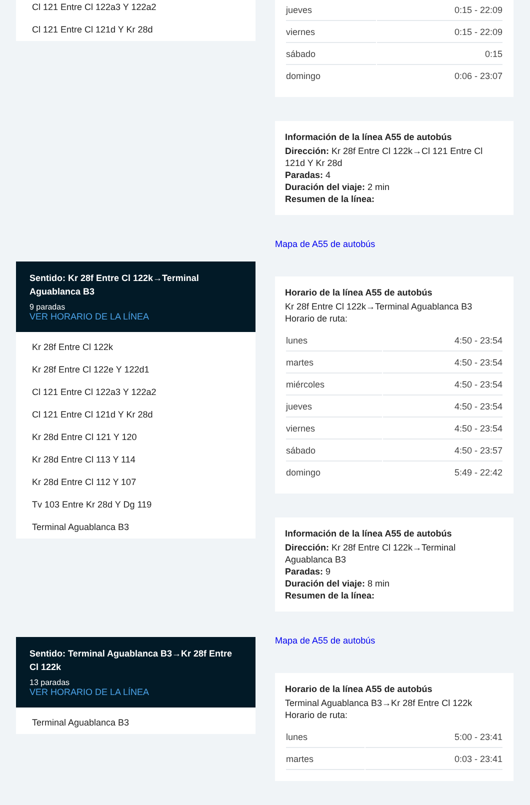Cl 121 Entre Cl 122a3 Y 122a2
Cl 121 Entre Cl 121d Y Kr 28d
Sentido: Kr 28f Entre Cl 122k→Terminal Aguablanca B3
9 paradas
VER HORARIO DE LA LÍNEA
Kr 28f Entre Cl 122k
Kr 28f Entre Cl 122e Y 122d1
Cl 121 Entre Cl 122a3 Y 122a2
Cl 121 Entre Cl 121d Y Kr 28d
Kr 28d Entre Cl 121 Y 120
Kr 28d Entre Cl 113 Y 114
Kr 28d Entre Cl 112 Y 107
Tv 103 Entre Kr 28d Y Dg 119
Terminal Aguablanca B3
Sentido: Terminal Aguablanca B3→Kr 28f Entre Cl 122k
13 paradas
VER HORARIO DE LA LÍNEA
Terminal Aguablanca B3
| jueves | 0:15 - 22:09 |
| viernes | 0:15 - 22:09 |
| sábado | 0:15 |
| domingo | 0:06 - 23:07 |
Información de la línea A55 de autobús
Dirección: Kr 28f Entre Cl 122k→Cl 121 Entre Cl 121d Y Kr 28d
Paradas: 4
Duración del viaje: 2 min
Resumen de la línea:
Mapa de A55 de autobús
Horario de la línea A55 de autobús
Kr 28f Entre Cl 122k→Terminal Aguablanca B3
Horario de ruta:
| lunes | 4:50 - 23:54 |
| martes | 4:50 - 23:54 |
| miércoles | 4:50 - 23:54 |
| jueves | 4:50 - 23:54 |
| viernes | 4:50 - 23:54 |
| sábado | 4:50 - 23:57 |
| domingo | 5:49 - 22:42 |
Información de la línea A55 de autobús
Dirección: Kr 28f Entre Cl 122k→Terminal Aguablanca B3
Paradas: 9
Duración del viaje: 8 min
Resumen de la línea:
Mapa de A55 de autobús
Horario de la línea A55 de autobús
Terminal Aguablanca B3→Kr 28f Entre Cl 122k
Horario de ruta:
| lunes | 5:00 - 23:41 |
| martes | 0:03 - 23:41 |